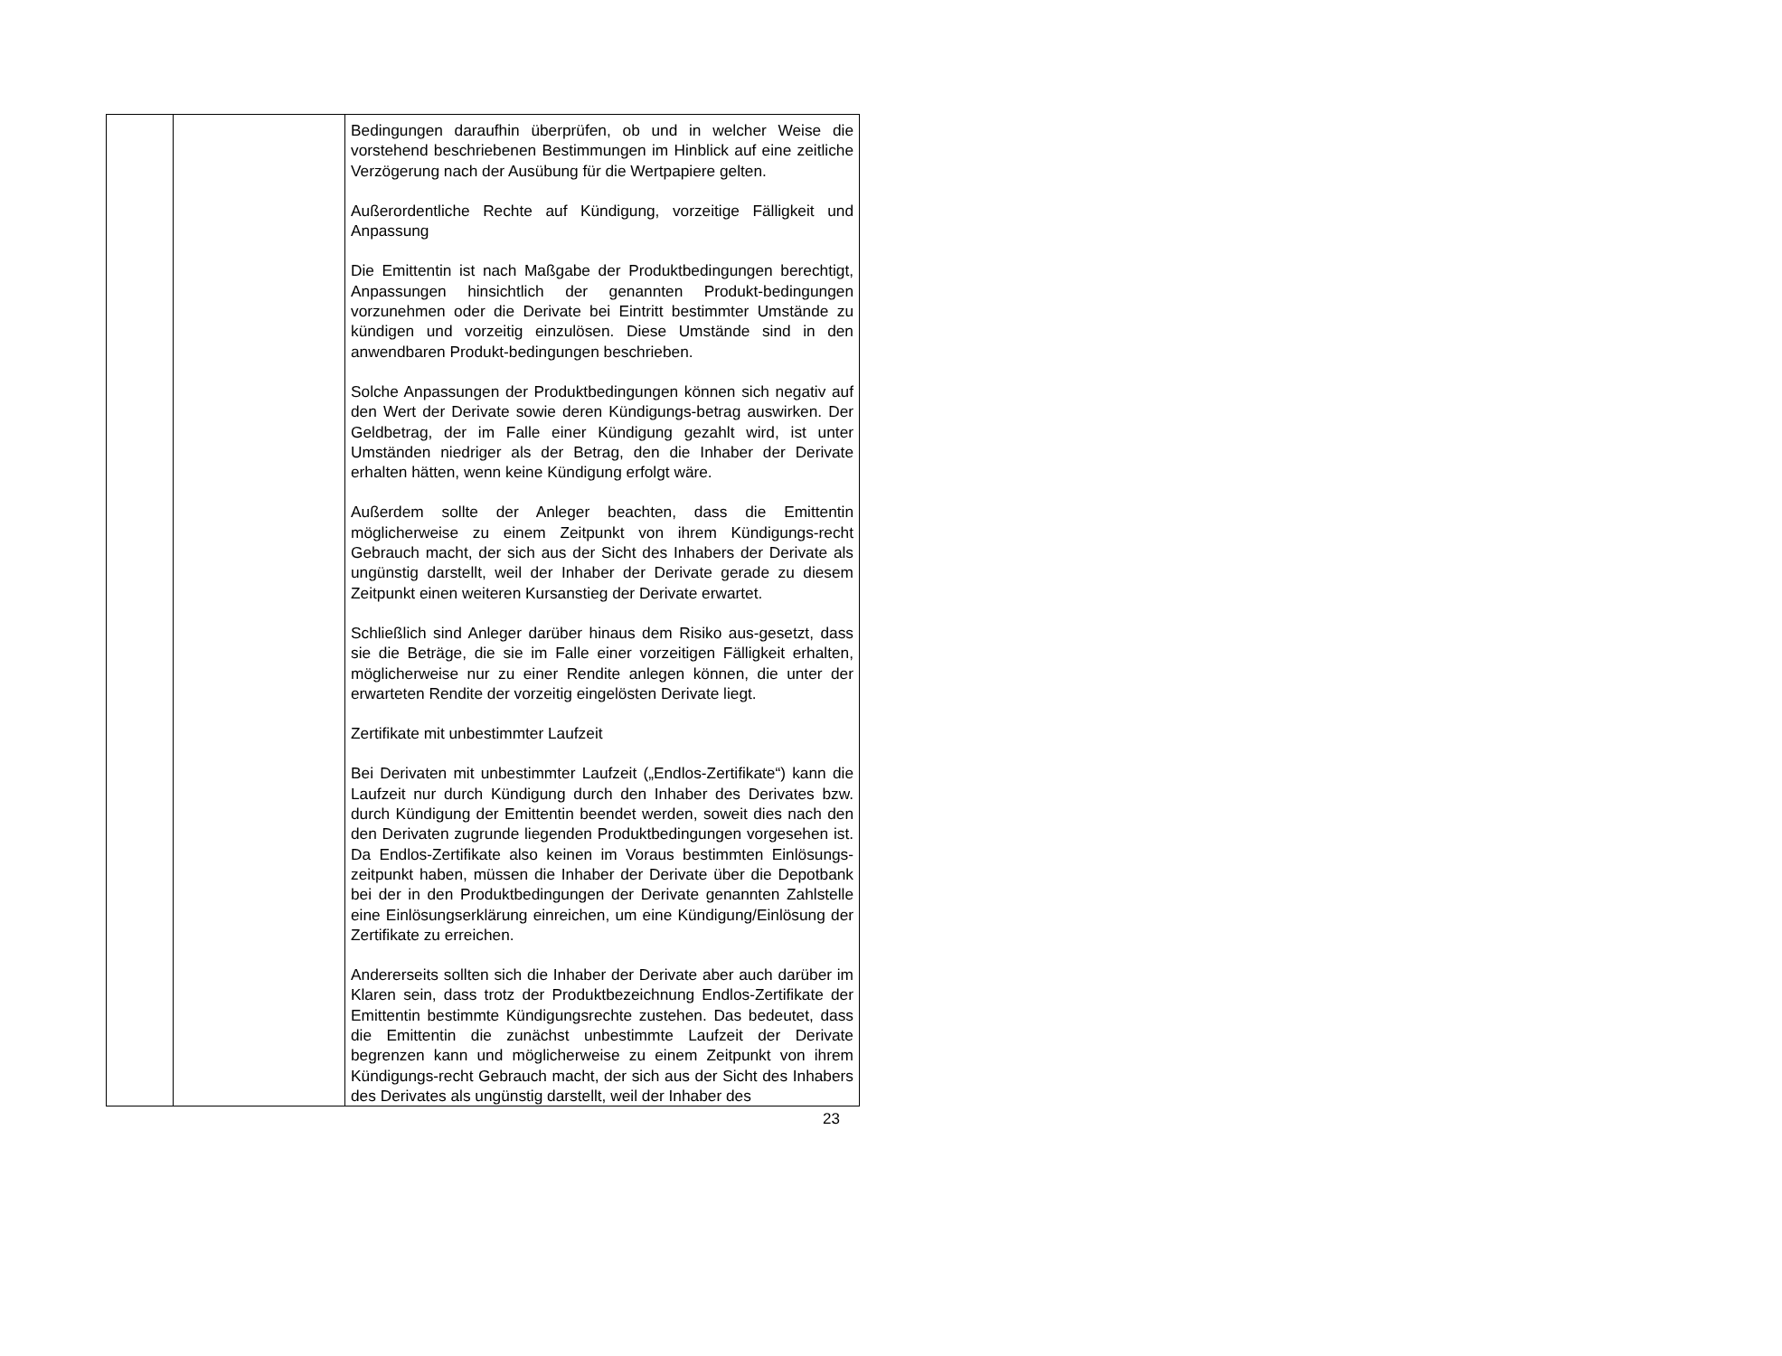| | | Bedingungen daraufhin überprüfen, ob und in welcher Weise die vorstehend beschriebenen Bestimmungen im Hinblick auf eine zeitliche Verzögerung nach der Ausübung für die Wertpapiere gelten. Außerordentliche Rechte auf Kündigung, vorzeitige Fälligkeit und Anpassung Die Emittentin ist nach Maßgabe der Produktbedingungen berechtigt, Anpassungen hinsichtlich der genannten Produkt-bedingungen vorzunehmen oder die Derivate bei Eintritt bestimmter Umstände zu kündigen und vorzeitig einzulösen. Diese Umstände sind in den anwendbaren Produkt-bedingungen beschrieben. Solche Anpassungen der Produktbedingungen können sich negativ auf den Wert der Derivate sowie deren Kündigungs-betrag auswirken. Der Geldbetrag, der im Falle einer Kündigung gezahlt wird, ist unter Umständen niedriger als der Betrag, den die Inhaber der Derivate erhalten hätten, wenn keine Kündigung erfolgt wäre. Außerdem sollte der Anleger beachten, dass die Emittentin möglicherweise zu einem Zeitpunkt von ihrem Kündigungs-recht Gebrauch macht, der sich aus der Sicht des Inhabers der Derivate als ungünstig darstellt, weil der Inhaber der Derivate gerade zu diesem Zeitpunkt einen weiteren Kursanstieg der Derivate erwartet. Schließlich sind Anleger darüber hinaus dem Risiko aus-gesetzt, dass sie die Beträge, die sie im Falle einer vorzeitigen Fälligkeit erhalten, möglicherweise nur zu einer Rendite anlegen können, die unter der erwarteten Rendite der vorzeitig eingelösten Derivate liegt. Zertifikate mit unbestimmter Laufzeit Bei Derivaten mit unbestimmter Laufzeit („Endlos-Zertifikate“) kann die Laufzeit nur durch Kündigung durch den Inhaber des Derivates bzw. durch Kündigung der Emittentin beendet werden, soweit dies nach den den Derivaten zugrunde liegenden Produktbedingungen vorgesehen ist. Da Endlos-Zertifikate also keinen im Voraus bestimmten Einlösungs-zeitpunkt haben, müssen die Inhaber der Derivate über die Depotbank bei der in den Produktbedingungen der Derivate genannten Zahlstelle eine Einlösungserklärung einreichen, um eine Kündigung/Einlösung der Zertifikate zu erreichen. Andererseits sollten sich die Inhaber der Derivate aber auch darüber im Klaren sein, dass trotz der Produktbezeichnung Endlos-Zertifikate der Emittentin bestimmte Kündigungsrechte zustehen. Das bedeutet, dass die Emittentin die zunächst unbestimmte Laufzeit der Derivate begrenzen kann und möglicherweise zu einem Zeitpunkt von ihrem Kündigungs-recht Gebrauch macht, der sich aus der Sicht des Inhabers des Derivates als ungünstig darstellt, weil der Inhaber des |
23